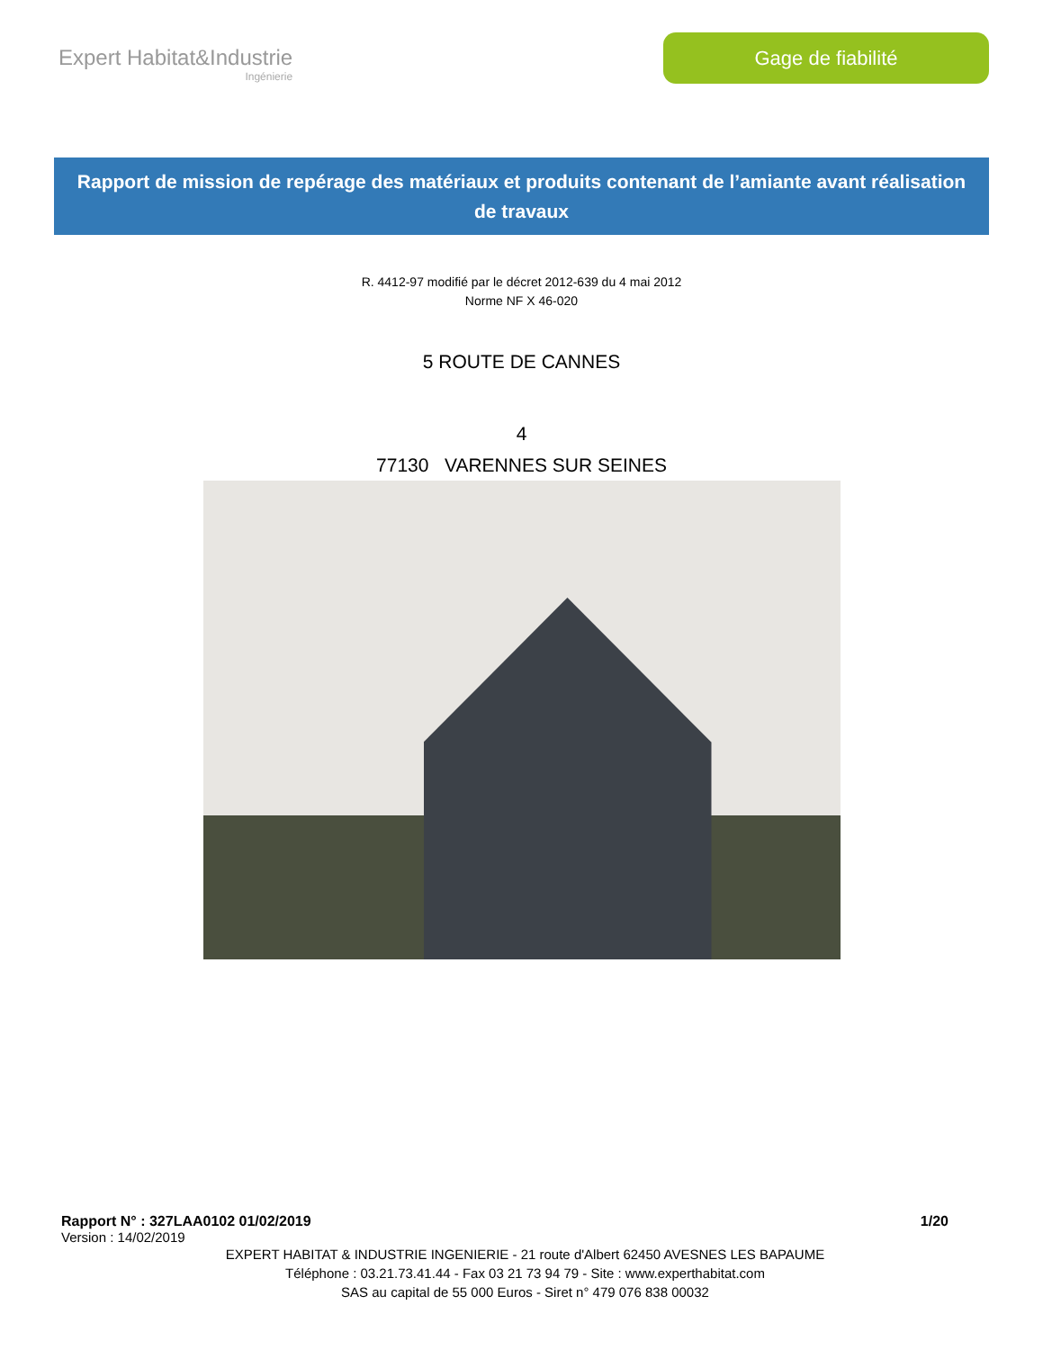Expert Habitat&Industrie
Ingénierie
Gage de fiabilité
Rapport de mission de repérage des matériaux et produits contenant de l’amiante avant réalisation de travaux
R. 4412-97 modifié par le décret 2012-639 du 4 mai 2012
Norme NF X 46-020
5 ROUTE DE CANNES
4
77130 VARENNES SUR SEINES
Rapport N° : 327LAA0102 01/02/2019 1/20
Version : 14/02/2019
EXPERT HABITAT & INDUSTRIE INGENIERIE - 21 route d'Albert 62450 AVESNES LES BAPAUME
Téléphone : 03.21.73.41.44 - Fax 03 21 73 94 79 - Site : www.experthabitat.com
SAS au capital de 55 000 Euros - Siret n° 479 076 838 00032